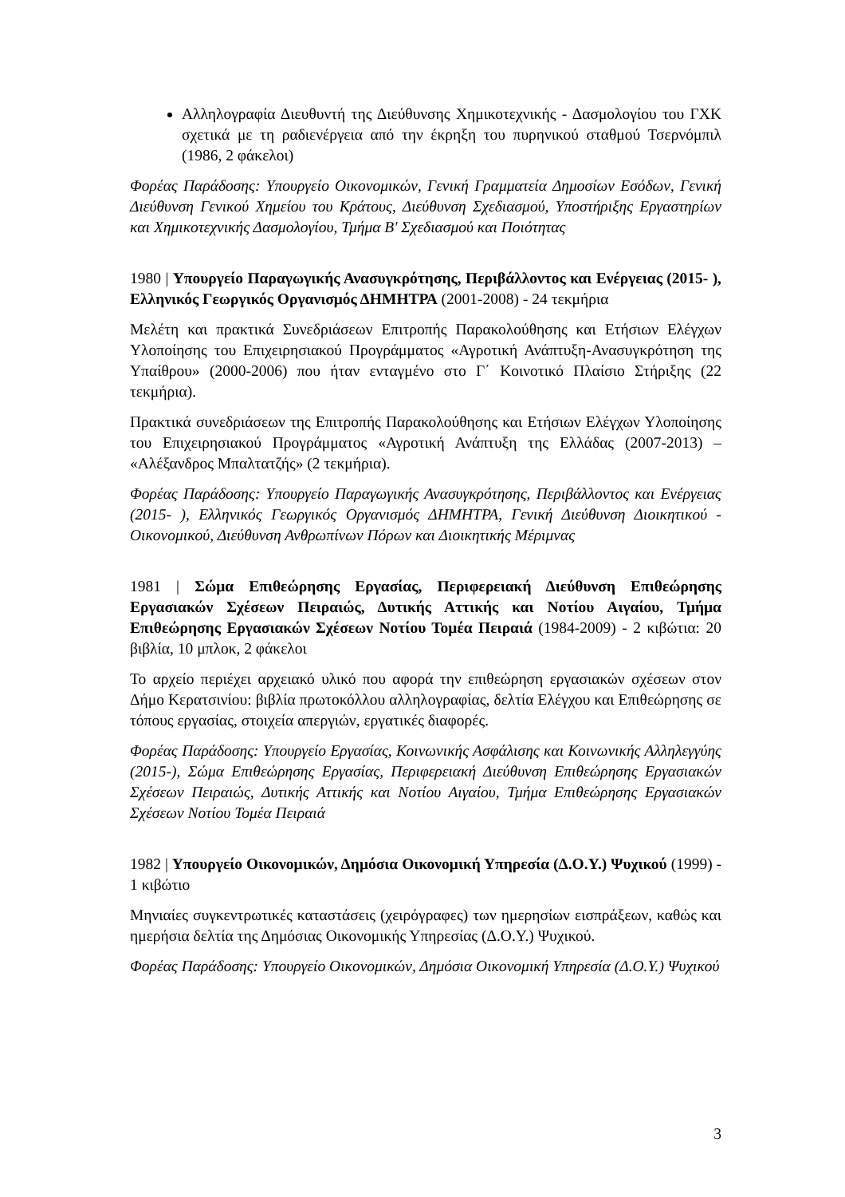Αλληλογραφία Διευθυντή της Διεύθυνσης Χημικοτεχνικής - Δασμολογίου του ΓΧΚ σχετικά με τη ραδιενέργεια από την έκρηξη του πυρηνικού σταθμού Τσερνόμπιλ (1986, 2 φάκελοι)
Φορέας Παράδοσης: Υπουργείο Οικονομικών, Γενική Γραμματεία Δημοσίων Εσόδων, Γενική Διεύθυνση Γενικού Χημείου του Κράτους, Διεύθυνση Σχεδιασμού, Υποστήριξης Εργαστηρίων και Χημικοτεχνικής Δασμολογίου, Τμήμα Β' Σχεδιασμού και Ποιότητας
1980 | Υπουργείο Παραγωγικής Ανασυγκρότησης, Περιβάλλοντος και Ενέργειας (2015- ), Ελληνικός Γεωργικός Οργανισμός ΔΗΜΗΤΡΑ (2001-2008) - 24 τεκμήρια
Μελέτη και πρακτικά Συνεδριάσεων Επιτροπής Παρακολούθησης και Ετήσιων Ελέγχων Υλοποίησης του Επιχειρησιακού Προγράμματος «Αγροτική Ανάπτυξη-Ανασυγκρότηση της Υπαίθρου» (2000-2006) που ήταν ενταγμένο στο Γ΄ Κοινοτικό Πλαίσιο Στήριξης (22 τεκμήρια).
Πρακτικά συνεδριάσεων της Επιτροπής Παρακολούθησης και Ετήσιων Ελέγχων Υλοποίησης του Επιχειρησιακού Προγράμματος «Αγροτική Ανάπτυξη της Ελλάδας (2007-2013) – «Αλέξανδρος Μπαλτατζής» (2 τεκμήρια).
Φορέας Παράδοσης: Υπουργείο Παραγωγικής Ανασυγκρότησης, Περιβάλλοντος και Ενέργειας (2015- ), Ελληνικός Γεωργικός Οργανισμός ΔΗΜΗΤΡΑ, Γενική Διεύθυνση Διοικητικού - Οικονομικού, Διεύθυνση Ανθρωπίνων Πόρων και Διοικητικής Μέριμνας
1981 | Σώμα Επιθεώρησης Εργασίας, Περιφερειακή Διεύθυνση Επιθεώρησης Εργασιακών Σχέσεων Πειραιώς, Δυτικής Αττικής και Νοτίου Αιγαίου, Τμήμα Επιθεώρησης Εργασιακών Σχέσεων Νοτίου Τομέα Πειραιά (1984-2009) - 2 κιβώτια: 20 βιβλία, 10 μπλοκ, 2 φάκελοι
Το αρχείο περιέχει αρχειακό υλικό που αφορά την επιθεώρηση εργασιακών σχέσεων στον Δήμο Κερατσινίου: βιβλία πρωτοκόλλου αλληλογραφίας, δελτία Ελέγχου και Επιθεώρησης σε τόπους εργασίας, στοιχεία απεργιών, εργατικές διαφορές.
Φορέας Παράδοσης: Υπουργείο Εργασίας, Κοινωνικής Ασφάλισης και Κοινωνικής Αλληλεγγύης (2015-), Σώμα Επιθεώρησης Εργασίας, Περιφερειακή Διεύθυνση Επιθεώρησης Εργασιακών Σχέσεων Πειραιώς, Δυτικής Αττικής και Νοτίου Αιγαίου, Τμήμα Επιθεώρησης Εργασιακών Σχέσεων Νοτίου Τομέα Πειραιά
1982 | Υπουργείο Οικονομικών, Δημόσια Οικονομική Υπηρεσία (Δ.Ο.Υ.) Ψυχικού (1999) - 1 κιβώτιο
Μηνιαίες συγκεντρωτικές καταστάσεις (χειρόγραφες) των ημερησίων εισπράξεων, καθώς και ημερήσια δελτία της Δημόσιας Οικονομικής Υπηρεσίας (Δ.Ο.Υ.) Ψυχικού.
Φορέας Παράδοσης: Υπουργείο Οικονομικών, Δημόσια Οικονομική Υπηρεσία (Δ.Ο.Υ.) Ψυχικού
3